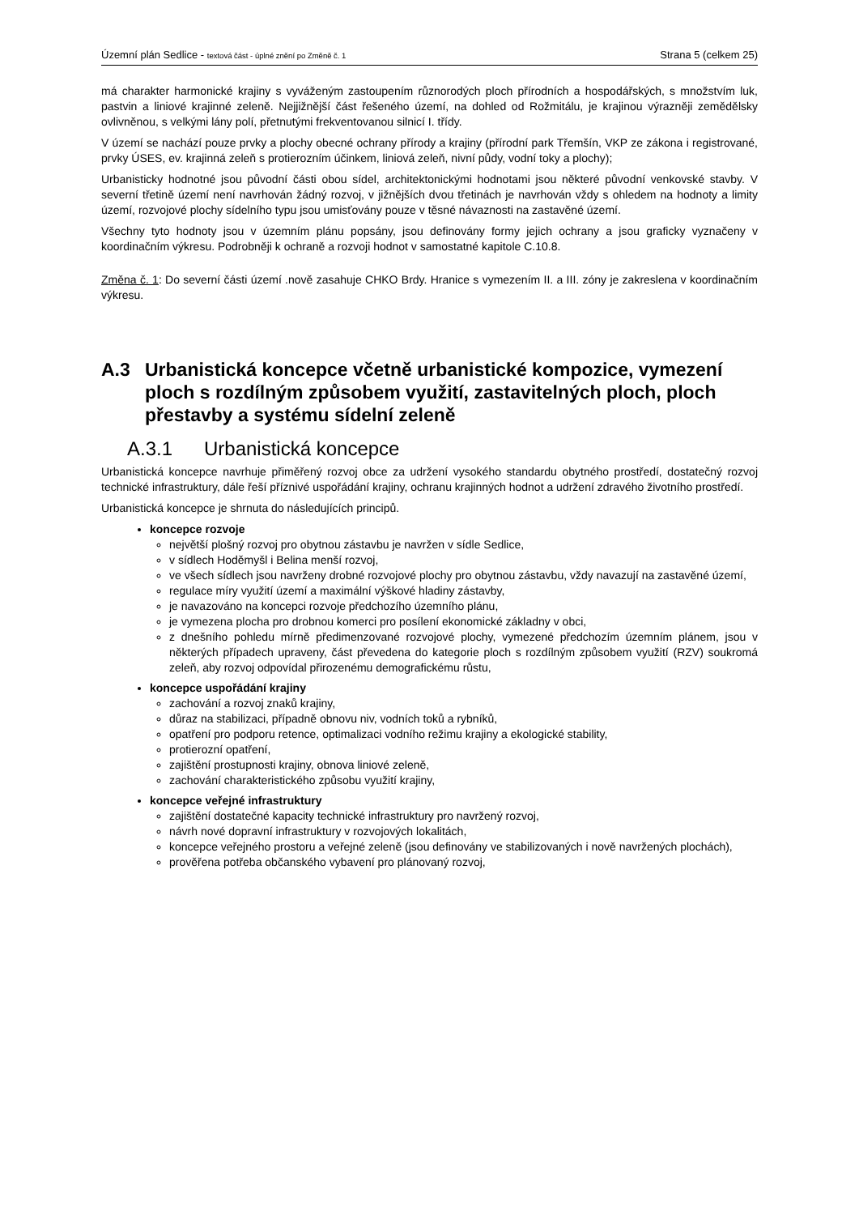Územní plán Sedlice - textová část - úplné znění po Změně č. 1
Strana 5 (celkem 25)
má charakter harmonické krajiny s vyváženým zastoupením různorodých ploch přírodních a hospodářských, s množstvím luk, pastvin a liniové krajinné zeleně. Nejjižnější část řešeného území, na dohled od Rožmitálu, je krajinou výrazněji zemědělsky ovlivněnou, s velkými lány polí, přetnutými frekventovanou silnicí I. třídy.
V území se nachází pouze prvky a plochy obecné ochrany přírody a krajiny (přírodní park Třemšín, VKP ze zákona i registrované, prvky ÚSES, ev. krajinná zeleň s protierozním účinkem, liniová zeleň, nivní půdy, vodní toky a plochy);
Urbanisticky hodnotné jsou původní části obou sídel, architektonickými hodnotami jsou některé původní venkovské stavby. V severní třetině území není navrhován žádný rozvoj, v jižnějších dvou třetinách je navrhován vždy s ohledem na hodnoty a limity území, rozvojové plochy sídelního typu jsou umisťovány pouze v těsné návaznosti na zastavěné území.
Všechny tyto hodnoty jsou v územním plánu popsány, jsou definovány formy jejich ochrany a jsou graficky vyznačeny v koordinačním výkresu. Podrobněji k ochraně a rozvoji hodnot v samostatné kapitole C.10.8.
Změna č. 1: Do severní části území .nově zasahuje CHKO Brdy. Hranice s vymezením II. a III. zóny je zakreslena v koordinačním výkresu.
A.3 Urbanistická koncepce včetně urbanistické kompozice, vymezení ploch s rozdílným způsobem využití, zastavitelných ploch, ploch přestavby a systému sídelní zeleně
A.3.1 Urbanistická koncepce
Urbanistická koncepce navrhuje přiměřený rozvoj obce za udržení vysokého standardu obytného prostředí, dostatečný rozvoj technické infrastruktury, dále řeší příznivé uspořádání krajiny, ochranu krajinných hodnot a udržení zdravého životního prostředí.
Urbanistická koncepce je shrnuta do následujících principů.
koncepce rozvoje
největší plošný rozvoj pro obytnou zástavbu je navržen v sídle Sedlice,
v sídlech Hoděmyšl i Belina menší rozvoj,
ve všech sídlech jsou navrženy drobné rozvojové plochy pro obytnou zástavbu, vždy navazují na zastavěné území,
regulace míry využití území a maximální výškové hladiny zástavby,
je navazováno na koncepci rozvoje předchozího územního plánu,
je vymezena plocha pro drobnou komerci pro posílení ekonomické základny v obci,
z dnešního pohledu mírně předimenzované rozvojové plochy, vymezené předchozím územním plánem, jsou v některých případech upraveny, část převedena do kategorie ploch s rozdílným způsobem využití (RZV) soukromá zeleň, aby rozvoj odpovídal přirozenému demografickému růstu,
koncepce uspořádání krajiny
zachování a rozvoj znaků krajiny,
důraz na stabilizaci, případně obnovu niv, vodních toků a rybníků,
opatření pro podporu retence, optimalizaci vodního režimu krajiny a ekologické stability,
protierozní opatření,
zajištění prostupnosti krajiny, obnova liniové zeleně,
zachování charakteristického způsobu využití krajiny,
koncepce veřejné infrastruktury
zajištění dostatečné kapacity technické infrastruktury pro navržený rozvoj,
návrh nové dopravní infrastruktury v rozvojových lokalitách,
koncepce veřejného prostoru a veřejné zeleně (jsou definovány ve stabilizovaných i nově navržených plochách),
prověřena potřeba občanského vybavení pro plánovaný rozvoj,